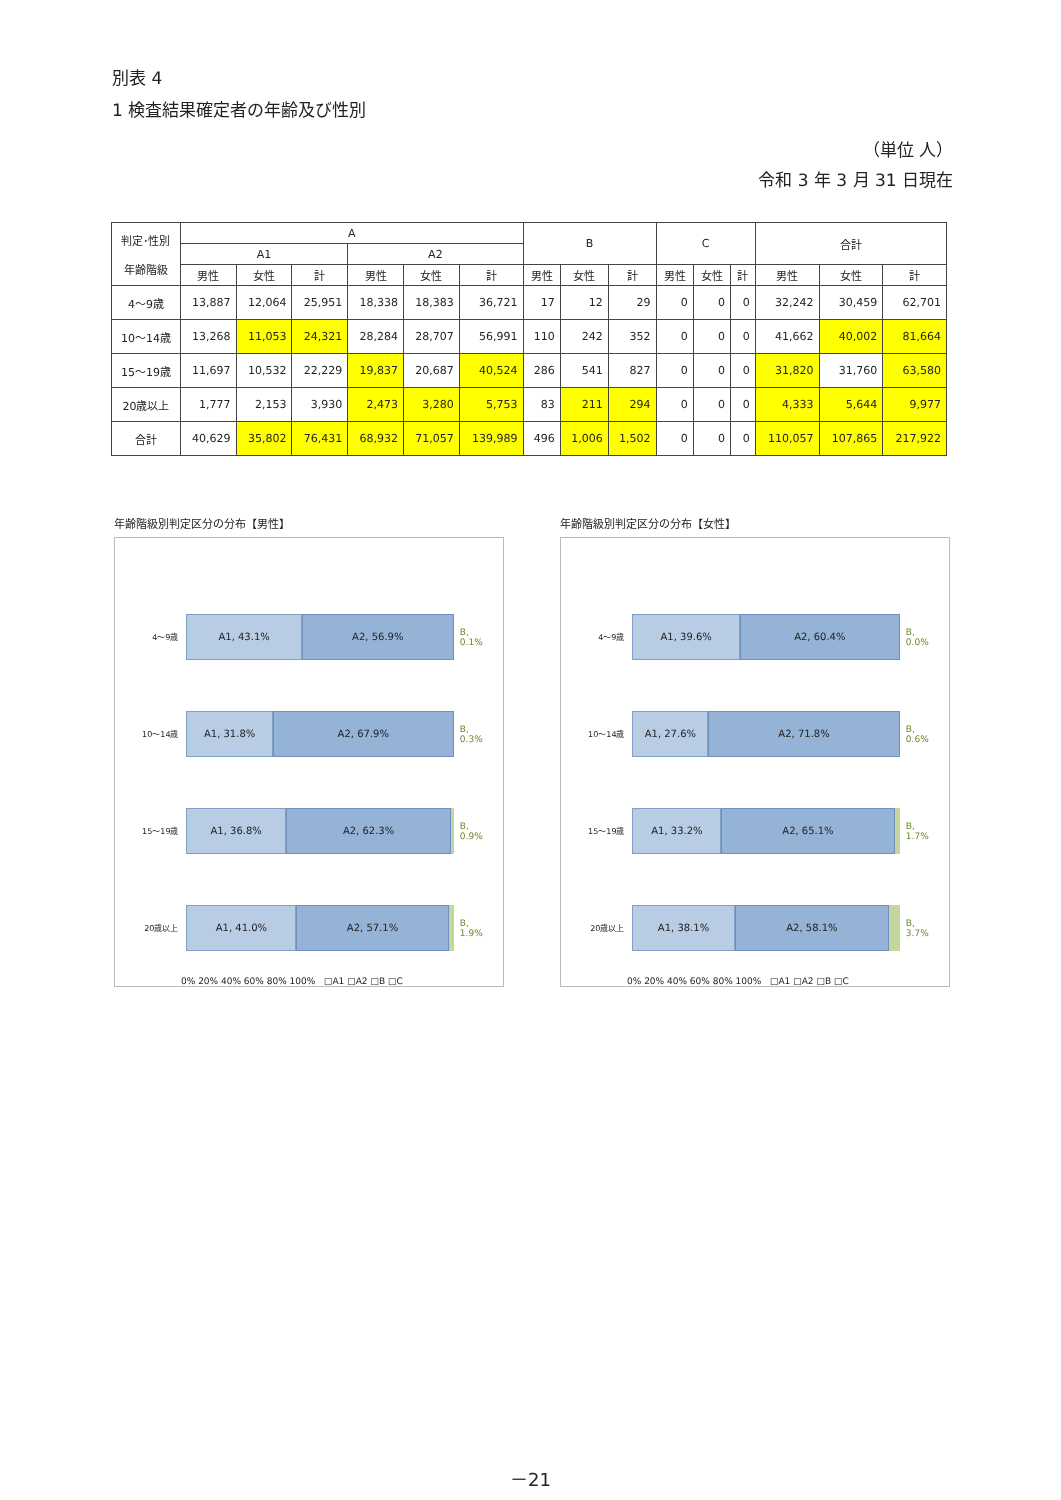別表 4
1 検査結果確定者の年齢及び性別
（単位 人）
令和 3 年 3 月 31 日現在
| 判定･性別 年齢階級 | A | | | | | | B | | | C | | | 合計 | | |
| --- | --- | --- | --- | --- | --- | --- | --- | --- | --- | --- | --- | --- | --- | --- | --- |
| | A1 | | | A2 | | | | | | | | | | | |
| | 男性 | 女性 | 計 | 男性 | 女性 | 計 | 男性 | 女性 | 計 | 男性 | 女性 | 計 | 男性 | 女性 | 計 |
| 4～9歳 | 13,887 | 12,064 | 25,951 | 18,338 | 18,383 | 36,721 | 17 | 12 | 29 | 0 | 0 | 0 | 32,242 | 30,459 | 62,701 |
| 10～14歳 | 13,268 | 11,053 | 24,321 | 28,284 | 28,707 | 56,991 | 110 | 242 | 352 | 0 | 0 | 0 | 41,662 | 40,002 | 81,664 |
| 15～19歳 | 11,697 | 10,532 | 22,229 | 19,837 | 20,687 | 40,524 | 286 | 541 | 827 | 0 | 0 | 0 | 31,820 | 31,760 | 63,580 |
| 20歳以上 | 1,777 | 2,153 | 3,930 | 2,473 | 3,280 | 5,753 | 83 | 211 | 294 | 0 | 0 | 0 | 4,333 | 5,644 | 9,977 |
| 合計 | 40,629 | 35,802 | 76,431 | 68,932 | 71,057 | 139,989 | 496 | 1,006 | 1,502 | 0 | 0 | 0 | 110,057 | 107,865 | 217,922 |
年齢階級別判定区分の分布【男性】
4～9歳
A1, 43.1% A2, 56.9%
B, 0.1%
10～14歳
A1, 31.8% A2, 67.9%
B, 0.3%
15～19歳
A1, 36.8% A2, 62.3%
B, 0.9%
20歳以上
A1, 41.0% A2, 57.1%
B, 1.9%
0% 20% 40% 60% 80% 100% □A1 □A2 □B □C
年齢階級別判定区分の分布【女性】
4～9歳
A1, 39.6% A2, 60.4%
B, 0.0%
10～14歳
A1, 27.6% A2, 71.8%
B, 0.6%
15～19歳
A1, 33.2% A2, 65.1%
B, 1.7%
20歳以上
A1, 38.1% A2, 58.1%
B, 3.7%
0% 20% 40% 60% 80% 100% □A1 □A2 □B □C
－21